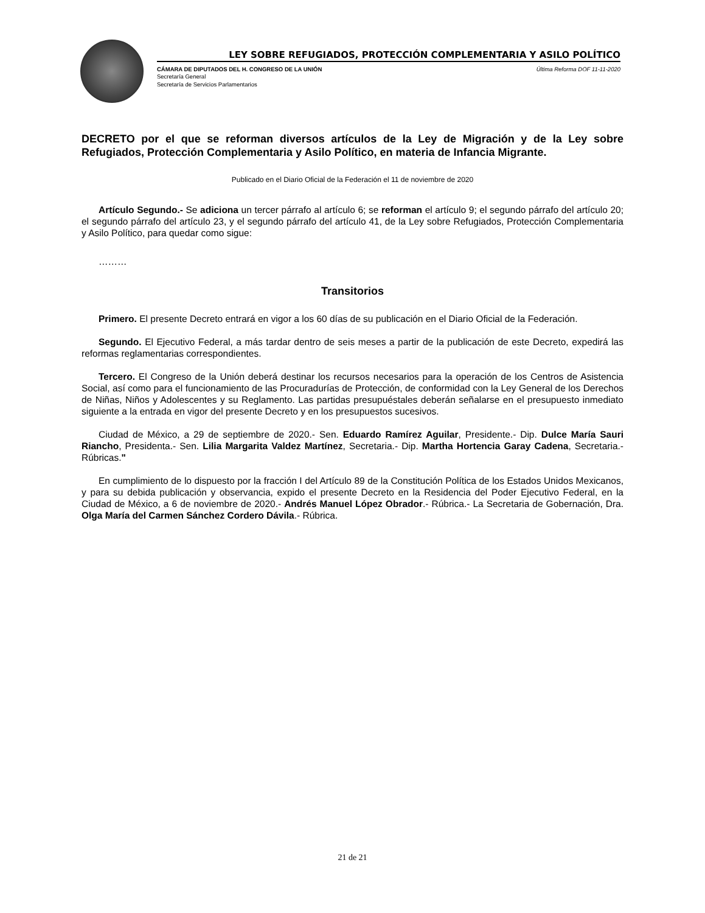LEY SOBRE REFUGIADOS, PROTECCIÓN COMPLEMENTARIA Y ASILO POLÍTICO
CÁMARA DE DIPUTADOS DEL H. CONGRESO DE LA UNIÓN Última Reforma DOF 11-11-2020
Secretaría General
Secretaría de Servicios Parlamentarios
DECRETO por el que se reforman diversos artículos de la Ley de Migración y de la Ley sobre Refugiados, Protección Complementaria y Asilo Político, en materia de Infancia Migrante.
Publicado en el Diario Oficial de la Federación el 11 de noviembre de 2020
Artículo Segundo.- Se adiciona un tercer párrafo al artículo 6; se reforman el artículo 9; el segundo párrafo del artículo 20; el segundo párrafo del artículo 23, y el segundo párrafo del artículo 41, de la Ley sobre Refugiados, Protección Complementaria y Asilo Político, para quedar como sigue:
………
Transitorios
Primero. El presente Decreto entrará en vigor a los 60 días de su publicación en el Diario Oficial de la Federación.
Segundo. El Ejecutivo Federal, a más tardar dentro de seis meses a partir de la publicación de este Decreto, expedirá las reformas reglamentarias correspondientes.
Tercero. El Congreso de la Unión deberá destinar los recursos necesarios para la operación de los Centros de Asistencia Social, así como para el funcionamiento de las Procuradurías de Protección, de conformidad con la Ley General de los Derechos de Niñas, Niños y Adolescentes y su Reglamento. Las partidas presupuéstales deberán señalarse en el presupuesto inmediato siguiente a la entrada en vigor del presente Decreto y en los presupuestos sucesivos.
Ciudad de México, a 29 de septiembre de 2020.- Sen. Eduardo Ramírez Aguilar, Presidente.- Dip. Dulce María Sauri Riancho, Presidenta.- Sen. Lilia Margarita Valdez Martínez, Secretaria.- Dip. Martha Hortencia Garay Cadena, Secretaria.- Rúbricas."
En cumplimiento de lo dispuesto por la fracción I del Artículo 89 de la Constitución Política de los Estados Unidos Mexicanos, y para su debida publicación y observancia, expido el presente Decreto en la Residencia del Poder Ejecutivo Federal, en la Ciudad de México, a 6 de noviembre de 2020.- Andrés Manuel López Obrador.- Rúbrica.- La Secretaria de Gobernación, Dra. Olga María del Carmen Sánchez Cordero Dávila.- Rúbrica.
21 de 21